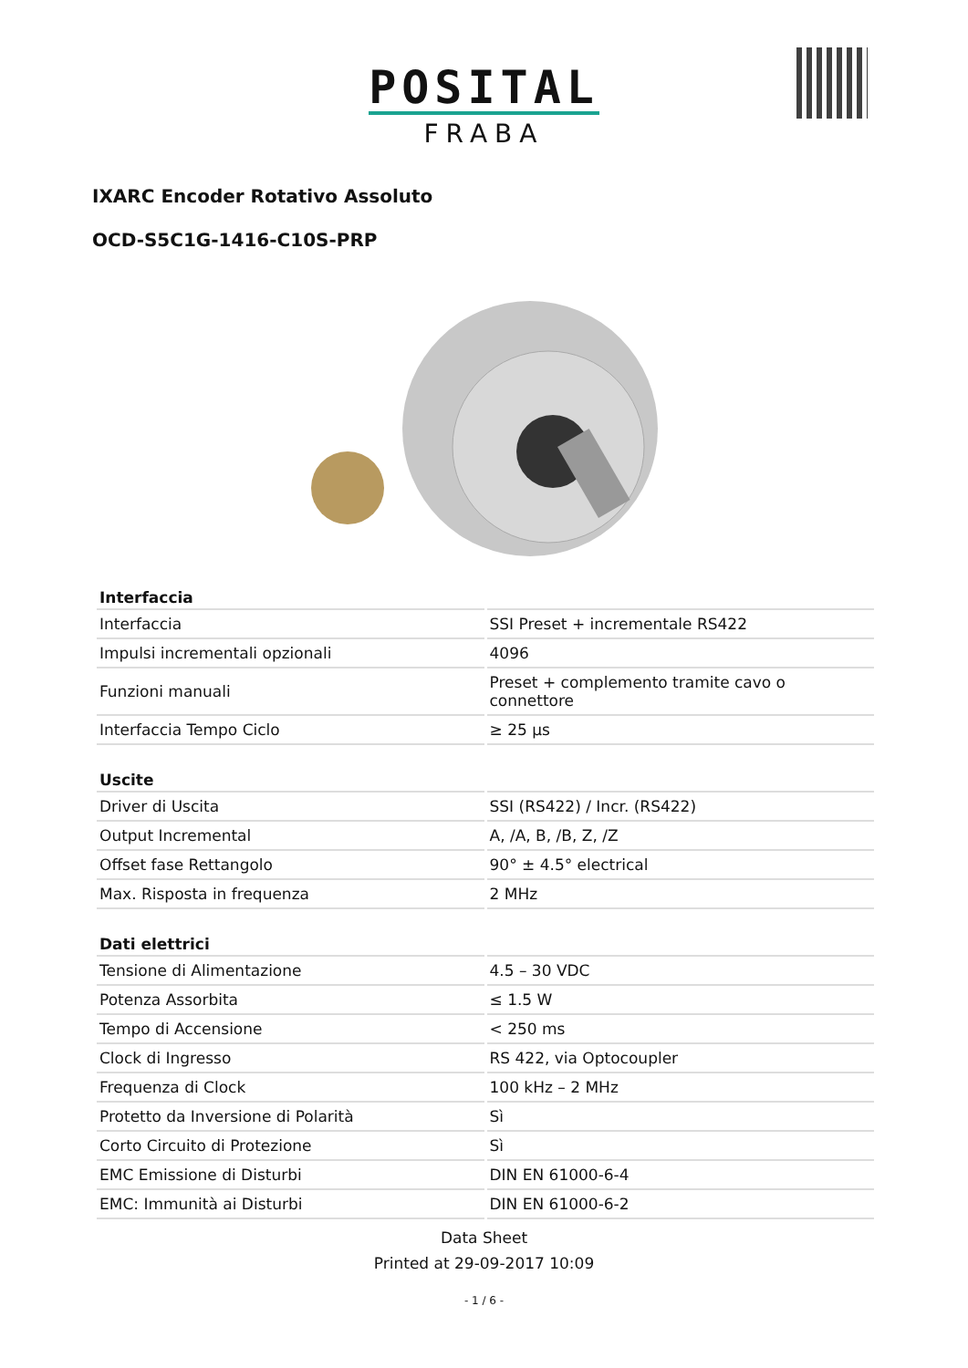POSITAL
FRABA
IXARC Encoder Rotativo Assoluto
OCD-S5C1G-1416-C10S-PRP
| Interfaccia | |
| --- | --- |
| Interfaccia | SSI Preset + incrementale RS422 |
| Impulsi incrementali opzionali | 4096 |
| Funzioni manuali | Preset + complemento tramite cavo o connettore |
| Interfaccia Tempo Ciclo | ≥ 25 µs |
| Uscite | |
| --- | --- |
| Driver di Uscita | SSI (RS422) / Incr. (RS422) |
| Output Incremental | A, /A, B, /B, Z, /Z |
| Offset fase Rettangolo | 90° ± 4.5° electrical |
| Max. Risposta in frequenza | 2 MHz |
| Dati elettrici | |
| --- | --- |
| Tensione di Alimentazione | 4.5 – 30 VDC |
| Potenza Assorbita | ≤ 1.5 W |
| Tempo di Accensione | < 250 ms |
| Clock di Ingresso | RS 422, via Optocoupler |
| Frequenza di Clock | 100 kHz – 2 MHz |
| Protetto da Inversione di Polarità | Sì |
| Corto Circuito di Protezione | Sì |
| EMC Emissione di Disturbi | DIN EN 61000-6-4 |
| EMC: Immunità ai Disturbi | DIN EN 61000-6-2 |
Data Sheet
Printed at 29-09-2017 10:09
- 1 / 6 -